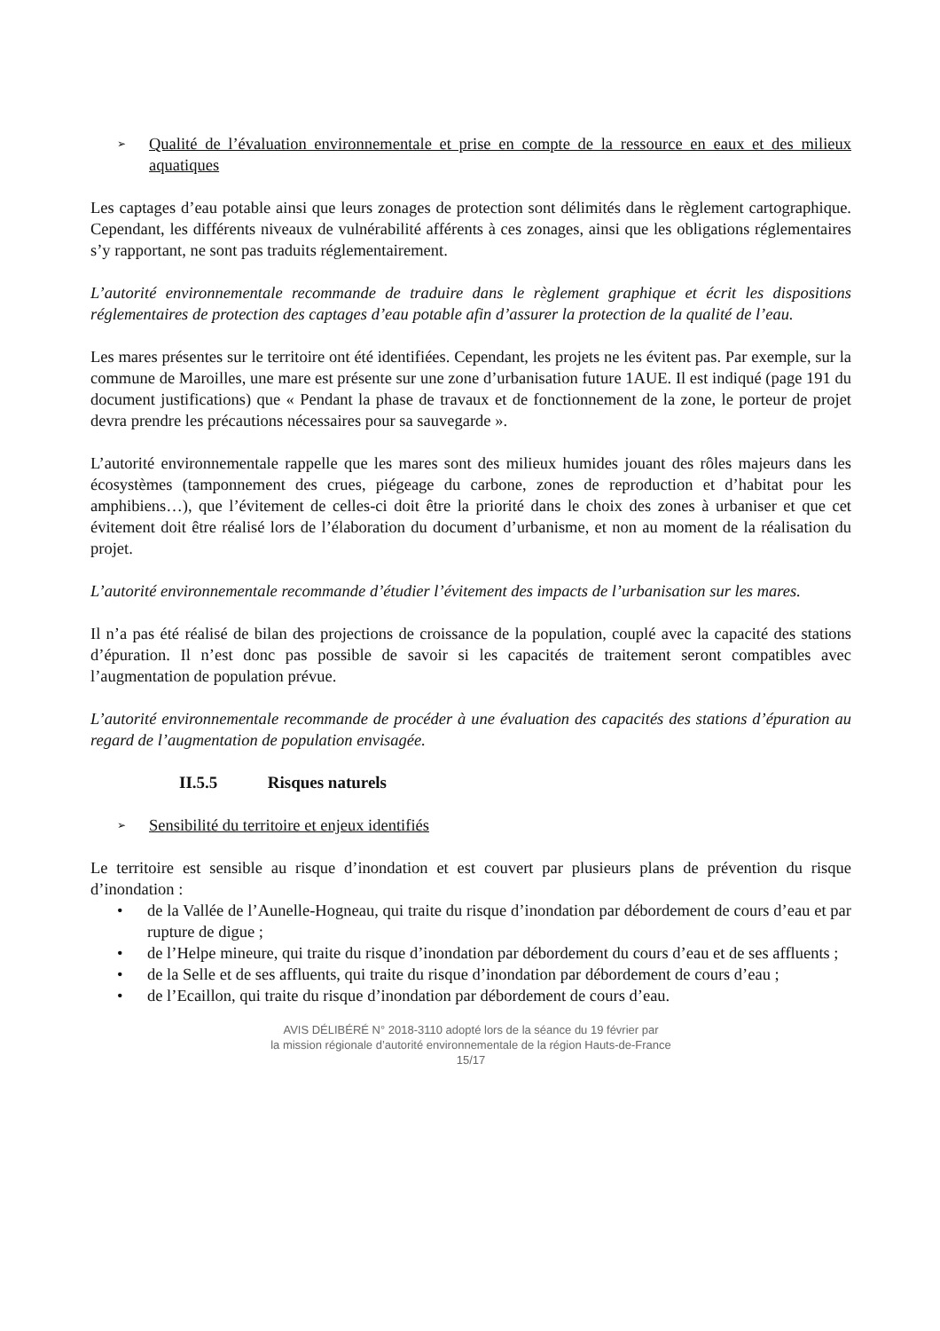➢ Qualité de l’évaluation environnementale et prise en compte de la ressource en eaux et des milieux aquatiques
Les captages d’eau potable ainsi que leurs zonages de protection sont délimités dans le règlement cartographique. Cependant, les différents niveaux de vulnérabilité afférents à ces zonages, ainsi que les obligations réglementaires s’y rapportant, ne sont pas traduits réglementairement.
L’autorité environnementale recommande de traduire dans le règlement graphique et écrit les dispositions réglementaires de protection des captages d’eau potable afin d’assurer la protection de la qualité de l’eau.
Les mares présentes sur le territoire ont été identifiées. Cependant, les projets ne les évitent pas. Par exemple, sur la commune de Maroilles, une mare est présente sur une zone d’urbanisation future 1AUE. Il est indiqué (page 191 du document justifications) que « Pendant la phase de travaux et de fonctionnement de la zone, le porteur de projet devra prendre les précautions nécessaires pour sa sauvegarde ».
L’autorité environnementale rappelle que les mares sont des milieux humides jouant des rôles majeurs dans les écosystèmes (tamponnement des crues, piégeage du carbone, zones de reproduction et d’habitat pour les amphibiens…), que l’évitement de celles-ci doit être la priorité dans le choix des zones à urbaniser et que cet évitement doit être réalisé lors de l’élaboration du document d’urbanisme, et non au moment de la réalisation du projet.
L’autorité environnementale recommande d’étudier l’évitement des impacts de l’urbanisation sur les mares.
Il n’a pas été réalisé de bilan des projections de croissance de la population, couplé avec la capacité des stations d’épuration. Il n’est donc pas possible de savoir si les capacités de traitement seront compatibles avec l’augmentation de population prévue.
L’autorité environnementale recommande de procéder à une évaluation des capacités des stations d’épuration au regard de l’augmentation de population envisagée.
II.5.5 Risques naturels
➢ Sensibilité du territoire et enjeux identifiés
Le territoire est sensible au risque d’inondation et est couvert par plusieurs plans de prévention du risque d’inondation :
• de la Vallée de l’Aunelle-Hogneau, qui traite du risque d’inondation par débordement de cours d’eau et par rupture de digue ;
• de l’Helpe mineure, qui traite du risque d’inondation par débordement du cours d’eau et de ses affluents ;
• de la Selle et de ses affluents, qui traite du risque d’inondation par débordement de cours d’eau ;
• de l’Ecaillon, qui traite du risque d’inondation par débordement de cours d’eau.
AVIS DÉLIBÉRÉ N° 2018-3110 adopté lors de la séance du 19 février par
la mission régionale d’autorité environnementale de la région Hauts-de-France
15/17